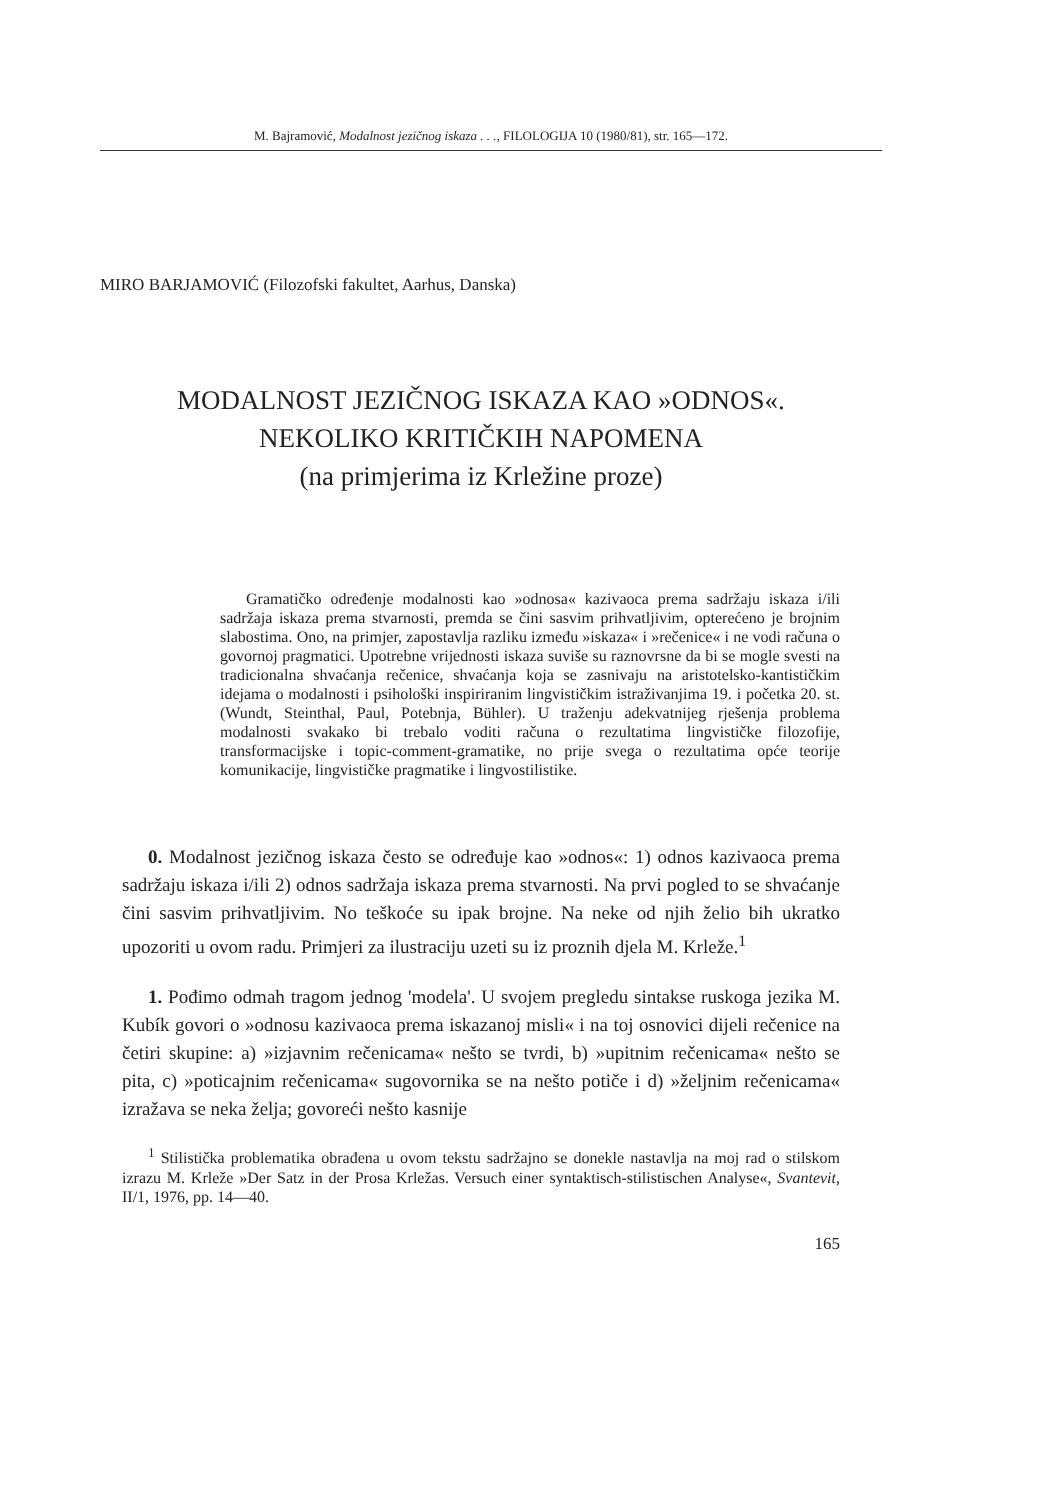M. Bajramović, Modalnost jezičnog iskaza . . ., FILOLOGIJA 10 (1980/81), str. 165—172.
MIRO BARJAMOVIĆ (Filozofski fakultet, Aarhus, Danska)
MODALNOST JEZIČNOG ISKAZA KAO »ODNOS«.
NEKOLIKO KRITIČKIH NAPOMENA
(na primjerima iz Krležine proze)
Gramatičko određenje modalnosti kao »odnosa« kazivaoca prema sadržaju iskaza i/ili sadržaja iskaza prema stvarnosti, premda se čini sasvim prihvatljivim, opterećeno je brojnim slabostima. Ono, na primjer, zapostavlja razliku između »iskaza« i »rečenice« i ne vodi računa o govornoj pragmatici. Upotrebne vrijednosti iskaza suviše su raznovrsne da bi se mogle svesti na tradicionalna shvaćanja rečenice, shvaćanja koja se zasnivaju na aristotelsko-kantističkim idejama o modalnosti i psihološki inspiriranim lingvističkim istraživanjima 19. i početka 20. st. (Wundt, Steinthal, Paul, Potebnja, Bühler). U traženju adekvatnijeg rješenja problema modalnosti svakako bi trebalo voditi računa o rezultatima lingvističke filozofije, transformacijske i topic-comment-gramatike, no prije svega o rezultatima opće teorije komunikacije, lingvističke pragmatike i lingvostilistike.
0. Modalnost jezičnog iskaza često se određuje kao »odnos«: 1) odnos kazivaoca prema sadržaju iskaza i/ili 2) odnos sadržaja iskaza prema stvarnosti. Na prvi pogled to se shvaćanje čini sasvim prihvatljivim. No teškoće su ipak brojne. Na neke od njih želio bih ukratko upozoriti u ovom radu. Primjeri za ilustraciju uzeti su iz proznih djela M. Krleže.<sup>1</sup>
1. Pođimo odmah tragom jednog 'modela'. U svojem pregledu sintakse ruskoga jezika M. Kubík govori o »odnosu kazivaoca prema iskazanoj misli« i na toj osnovici dijeli rečenice na četiri skupine: a) »izjavnim rečenicama« nešto se tvrdi, b) »upitnim rečenicama« nešto se pita, c) »poticajnim rečenicama« sugovornika se na nešto potiče i d) »željnim rečenicama« izražava se neka želja; govoreći nešto kasnije
<sup>1</sup> Stilistička problematika obrađena u ovom tekstu sadržajno se donekle nastavlja na moj rad o stilskom izrazu M. Krleže »Der Satz in der Prosa Krležas. Versuch einer syntaktisch-stilistischen Analyse«, Svantevit, II/1, 1976, pp. 14—40.
165